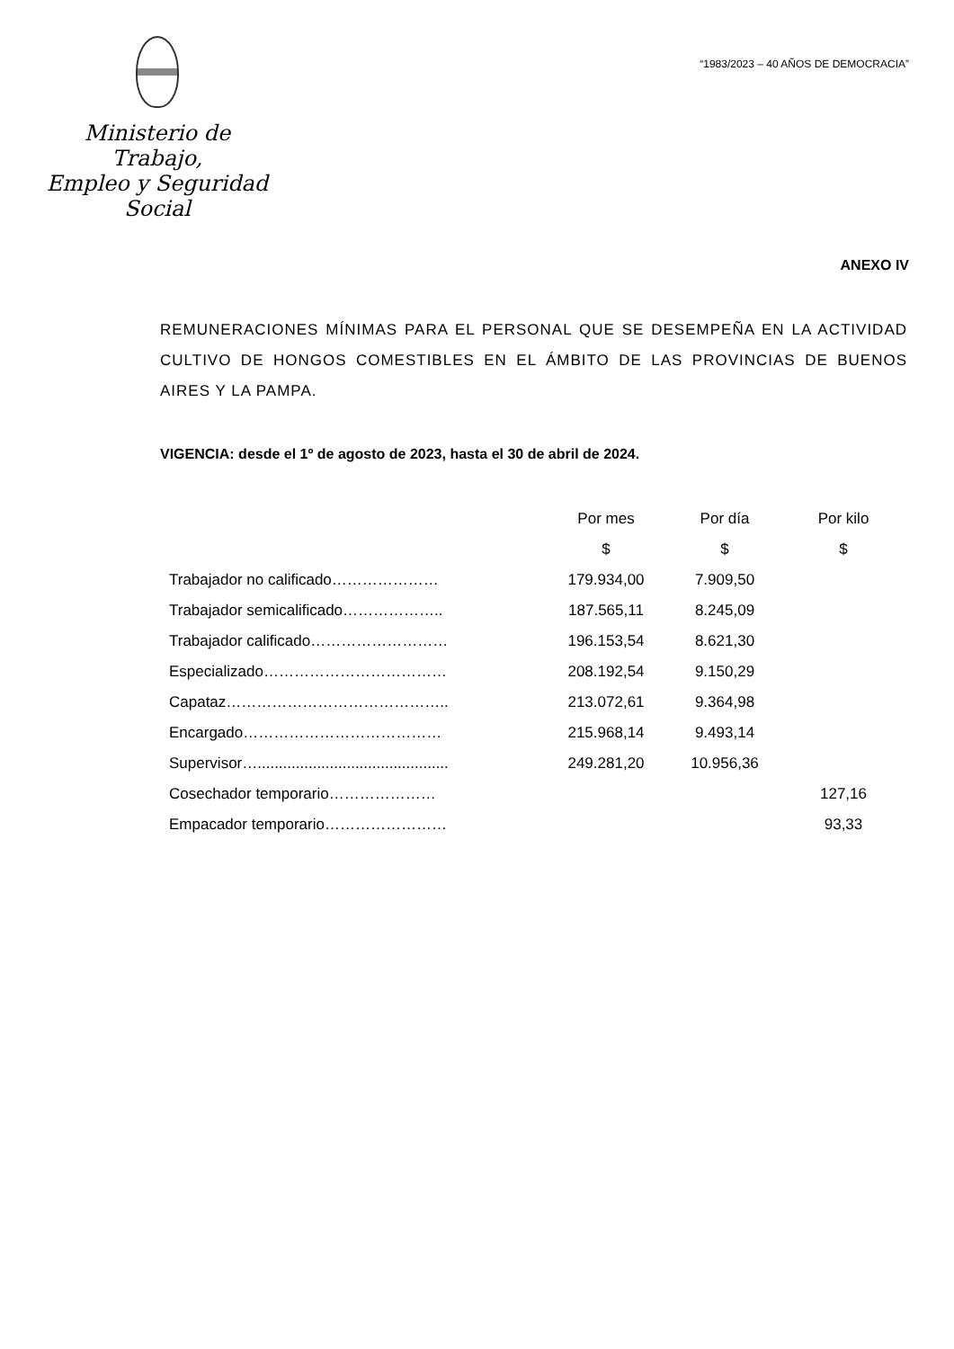Ministerio de Trabajo,
Empleo y Seguridad Social
“1983/2023 – 40 AÑOS DE DEMOCRACIA”
ANEXO IV
REMUNERACIONES MÍNIMAS PARA EL PERSONAL QUE SE DESEMPEÑA EN LA ACTIVIDAD CULTIVO DE HONGOS COMESTIBLES EN EL ÁMBITO DE LAS PROVINCIAS DE BUENOS AIRES Y LA PAMPA.
VIGENCIA: desde el 1º de agosto de 2023, hasta el 30 de abril de 2024.
| | Por mes | Por día | Por kilo |
| --- | --- | --- | --- |
| | $ | $ | $ |
| Trabajador no calificado………………… | 179.934,00 | 7.909,50 | |
| Trabajador semicalificado……………….. | 187.565,11 | 8.245,09 | |
| Trabajador calificado……………………… | 196.153,54 | 8.621,30 | |
| Especializado……………………………… | 208.192,54 | 9.150,29 | |
| Capataz…………………………………….. | 213.072,61 | 9.364,98 | |
| Encargado………………………………… | 215.968,14 | 9.493,14 | |
| Supervisor…............................................. | 249.281,20 | 10.956,36 | |
| Cosechador temporario………………… | | | 127,16 |
| Empacador temporario…………………… | | | 93,33 |